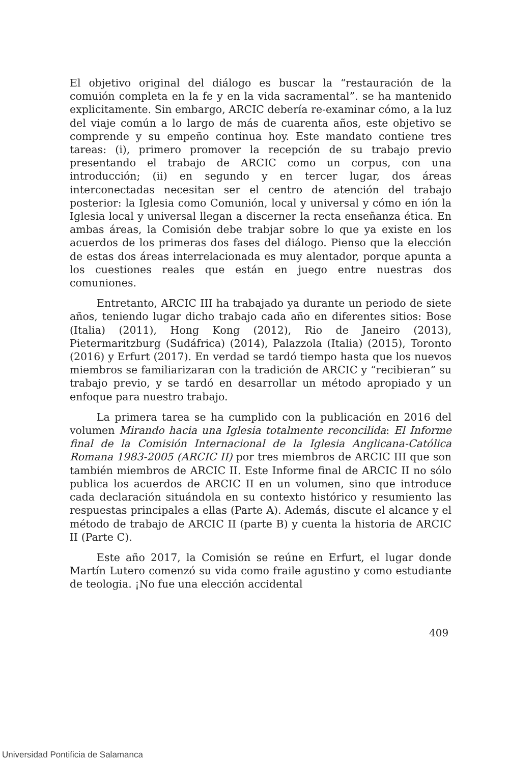El objetivo original del diálogo es buscar la “restauración de la comuión completa en la fe y en la vida sacramental”. se ha mantenido explicitamente. Sin embargo, ARCIC debería re-examinar cómo, a la luz del viaje común a lo largo de más de cuarenta años, este objetivo se comprende y su empeño continua hoy. Este mandato contiene tres tareas: (i), primero promover la recepción de su trabajo previo presentando el trabajo de ARCIC como un corpus, con una introducción; (ii) en segundo y en tercer lugar, dos áreas interconectadas necesitan ser el centro de atención del trabajo posterior: la Iglesia como Comunión, local y universal y cómo en ión la Iglesia local y universal llegan a discerner la recta enseñanza ética. En ambas áreas, la Comisión debe trabjar sobre lo que ya existe en los acuerdos de los primeras dos fases del diálogo. Pienso que la elección de estas dos áreas interrelacionada es muy alentador, porque apunta a los cuestiones reales que están en juego entre nuestras dos comuniones.
Entretanto, ARCIC III ha trabajado ya durante un periodo de siete años, teniendo lugar dicho trabajo cada año en diferentes sitios: Bose (Italia) (2011), Hong Kong (2012), Rio de Janeiro (2013), Pietermaritzburg (Sudáfrica) (2014), Palazzola (Italia) (2015), Toronto (2016) y Erfurt (2017). En verdad se tardó tiempo hasta que los nuevos miembros se familiarizaran con la tradición de ARCIC y “recibieran” su trabajo previo, y se tardó en desarrollar un método apropiado y un enfoque para nuestro trabajo.
La primera tarea se ha cumplido con la publicación en 2016 del volumen Mirando hacia una Iglesia totalmente reconcilida: El Informe final de la Comisión Internacional de la Iglesia Anglicana-Católica Romana 1983-2005 (ARCIC II) por tres miembros de ARCIC III que son también miembros de ARCIC II. Este Informe final de ARCIC II no sólo publica los acuerdos de ARCIC II en un volumen, sino que introduce cada declaración situándola en su contexto histórico y resumiento las respuestas principales a ellas (Parte A). Además, discute el alcance y el método de trabajo de ARCIC II (parte B) y cuenta la historia de ARCIC II (Parte C).
Este año 2017, la Comisión se reúne en Erfurt, el lugar donde Martín Lutero comenzó su vida como fraile agustino y como estudiante de teologia. ¡No fue una elección accidental
409
Universidad Pontificia de Salamanca